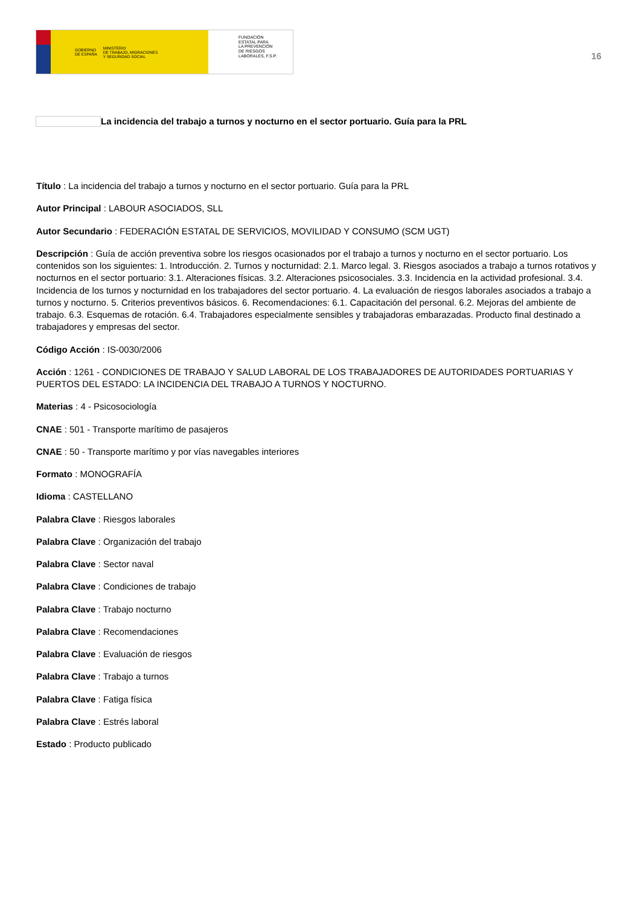GOBIERNO
DE ESPAÑA MINISTERIO
DE TRABAJO, MIGRACIONES
Y SEGURIDAD SOCIAL
FUNDACIÓN
ESTATAL PARA
LA PREVENCIÓN
DE RIESGOS
LABORALES, F.S.P.
16
La incidencia del trabajo a turnos y nocturno en el sector portuario. Guía para la PRL
Título : La incidencia del trabajo a turnos y nocturno en el sector portuario. Guía para la PRL
Autor Principal : LABOUR ASOCIADOS, SLL
Autor Secundario : FEDERACIÓN ESTATAL DE SERVICIOS, MOVILIDAD Y CONSUMO (SCM UGT)
Descripción : Guía de acción preventiva sobre los riesgos ocasionados por el trabajo a turnos y nocturno en el sector portuario. Los contenidos son los siguientes: 1. Introducción. 2. Turnos y nocturnidad: 2.1. Marco legal. 3. Riesgos asociados a trabajo a turnos rotativos y nocturnos en el sector portuario: 3.1. Alteraciones físicas. 3.2. Alteraciones psicosociales. 3.3. Incidencia en la actividad profesional. 3.4. Incidencia de los turnos y nocturnidad en los trabajadores del sector portuario. 4. La evaluación de riesgos laborales asociados a trabajo a turnos y nocturno. 5. Criterios preventivos básicos. 6. Recomendaciones: 6.1. Capacitación del personal. 6.2. Mejoras del ambiente de trabajo. 6.3. Esquemas de rotación. 6.4. Trabajadores especialmente sensibles y trabajadoras embarazadas. Producto final destinado a trabajadores y empresas del sector.
Código Acción : IS-0030/2006
Acción : 1261 - CONDICIONES DE TRABAJO Y SALUD LABORAL DE LOS TRABAJADORES DE AUTORIDADES PORTUARIAS Y PUERTOS DEL ESTADO: LA INCIDENCIA DEL TRABAJO A TURNOS Y NOCTURNO.
Materias : 4 - Psicosociología
CNAE : 501 - Transporte marítimo de pasajeros
CNAE : 50 - Transporte marítimo y por vías navegables interiores
Formato : MONOGRAFÍA
Idioma : CASTELLANO
Palabra Clave : Riesgos laborales
Palabra Clave : Organización del trabajo
Palabra Clave : Sector naval
Palabra Clave : Condiciones de trabajo
Palabra Clave : Trabajo nocturno
Palabra Clave : Recomendaciones
Palabra Clave : Evaluación de riesgos
Palabra Clave : Trabajo a turnos
Palabra Clave : Fatiga física
Palabra Clave : Estrés laboral
Estado : Producto publicado